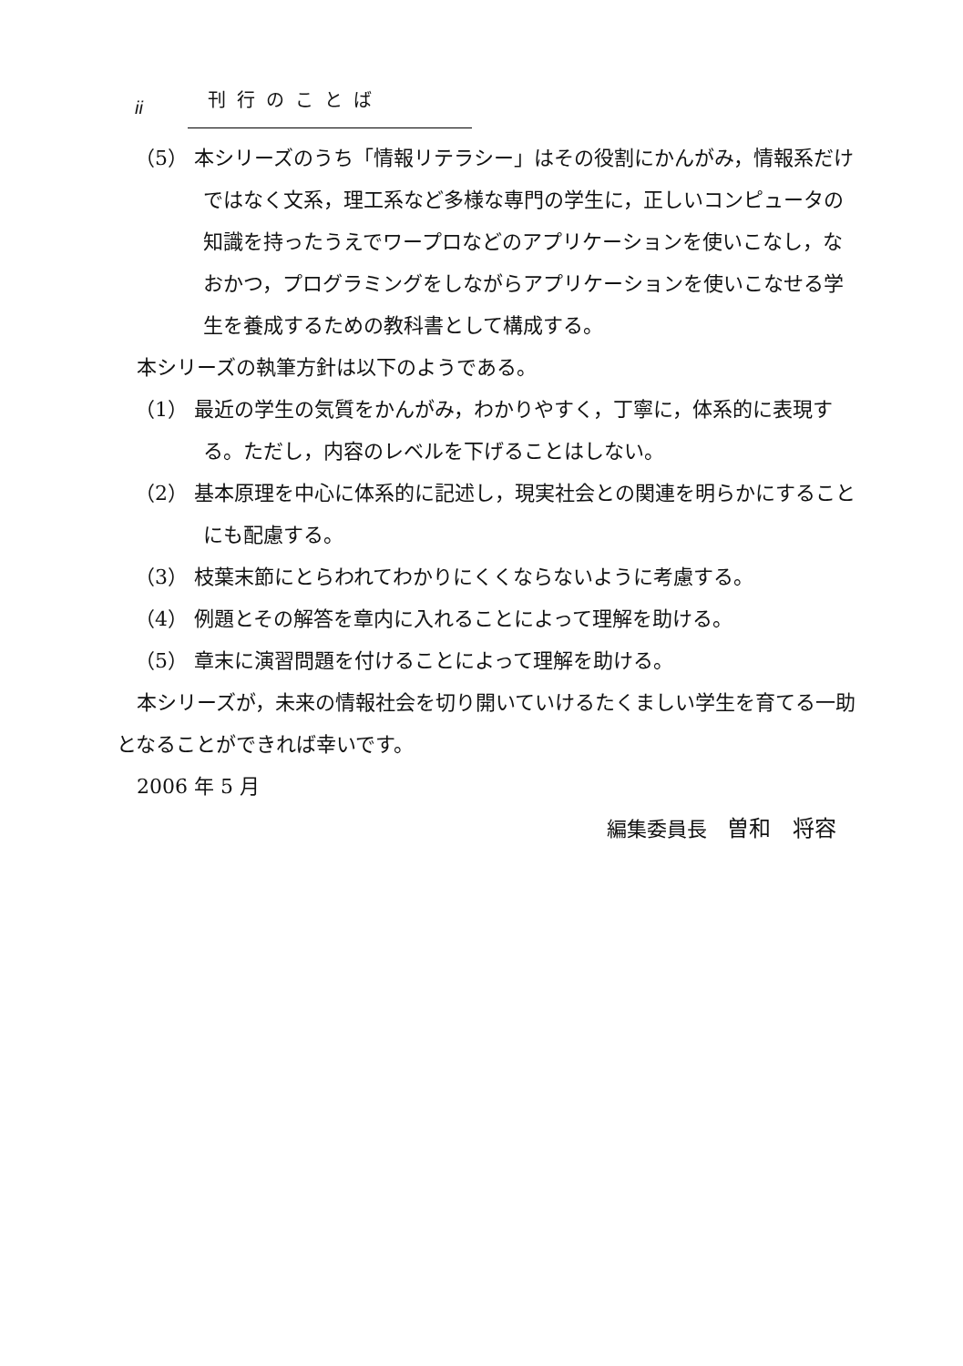ii 刊行のことば
（5） 本シリーズのうち「情報リテラシー」はその役割にかんがみ，情報系だけではなく文系，理工系など多様な専門の学生に，正しいコンピュータの知識を持ったうえでワープロなどのアプリケーションを使いこなし，なおかつ，プログラミングをしながらアプリケーションを使いこなせる学生を養成するための教科書として構成する。
本シリーズの執筆方針は以下のようである。
（1） 最近の学生の気質をかんがみ，わかりやすく，丁寧に，体系的に表現する。ただし，内容のレベルを下げることはしない。
（2） 基本原理を中心に体系的に記述し，現実社会との関連を明らかにすることにも配慮する。
（3） 枝葉末節にとらわれてわかりにくくならないように考慮する。
（4） 例題とその解答を章内に入れることによって理解を助ける。
（5） 章末に演習問題を付けることによって理解を助ける。
本シリーズが，未来の情報社会を切り開いていけるたくましい学生を育てる一助となることができれば幸いです。
2006 年 5 月
編集委員長　曽和　将容